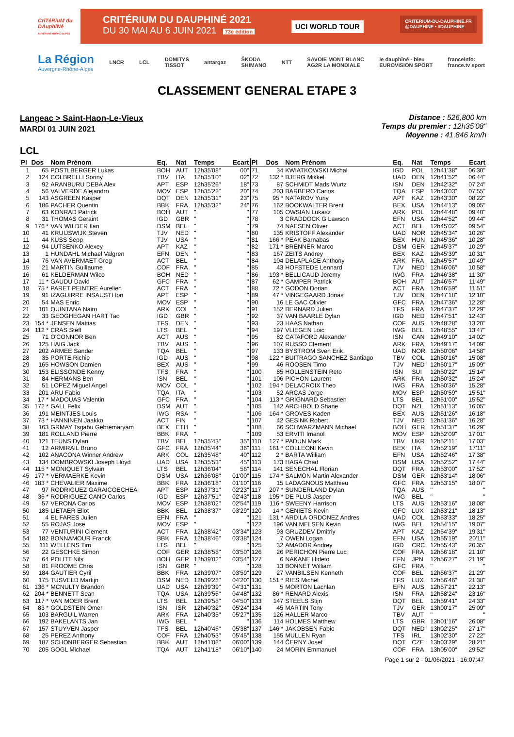CriTéRiuM du DAuphiNé
AUVERGNE-RHÔNE-ALPES
CRITÉRIUM DU DAUPHINÉ 2021
DU 30 MAI AU 6 JUIN 2021 73e édition
UCI WORLD TOUR
CRITERIUM-DU-DAUPHINE.FR
@DAUPHINE • #DAUPHINE
La Région
Auvergne-Rhône-Alpes
LNCR LCL DOMITYS
TISSOT antargaz ŠKODA
SHIMANO NTT SAVOIE MONT BLANC
AG2R LA MONDIALE le dauphiné · bleu
EUROVISION SPORT franceinfo:
france.tv sport
CLASSEMENT GENERAL ETAPE 3
Langeac > Saint-Haon-Le-Vieux
MARDI 01 JUIN 2021
Distance : 526,800 km
Temps du premier : 12h35'08"
Moyenne : 41,846 km/h
LCL
| Pl | Dos | Nom Prénom | Eq. | Nat | Temps | Ecart | Pl | Dos | Nom Prénom | Eq. | Nat | Temps | Ecart |
| --- | --- | --- | --- | --- | --- | --- | --- | --- | --- | --- | --- | --- | --- |
| 1 | 65 | POSTLBERGER Lukas | BOH | AUT | 12h35'08" | 00" | 71 | 34 | KWIATKOWSKI Michal | IGD | POL | 12h41'38" | 06'30" |
| 2 | 124 | COLBRELLI Sonny | TBV | ITA | 12h35'10" | 02" | 72 | 132 * | BJERG Mikkel | UAD | DEN | 12h41'52" | 06'44" |
| 3 | 92 | ARANBURU DEBA Alex | APT | ESP | 12h35'26" | 18" | 73 | 87 | SCHMIDT Mads Wurtz | ISN | DEN | 12h42'32" | 07'24" |
| 4 | 56 | VALVERDE Alejandro | MOV | ESP | 12h35'28" | 20" | 74 | 203 | BARBERO Carlos | TQA | ESP | 12h43'03" | 07'55" |
| 5 | 143 | ASGREEN Kasper | DQT | DEN | 12h35'31" | 23" | 75 | 95 * | NATAROV Yuriy | APT | KAZ | 12h43'30" | 08'22" |
| 6 | 186 | PACHER Quentin | BBK | FRA | 12h35'32" | 24" | 76 | 162 | BOOKWALTER Brent | BEX | USA | 12h44'13" | 09'05" |
| 7 | 63 | KONRAD Patrick | BOH | AUT | '' | '' | 77 | 105 | OWSIAN Lukasz | ARK | POL | 12h44'48" | 09'40" |
| 8 | 31 | THOMAS Geraint | IGD | GBR | '' | '' | 78 | 3 | CRADDOCK G Lawson | EFN | USA | 12h44'52" | 09'44" |
| 9 | 176 * | VAN WILDER Ilan | DSM | BEL | '' | '' | 79 | 74 | NAESEN Oliver | ACT | BEL | 12h45'02" | 09'54" |
| 10 | 41 | KRUIJSWIJK Steven | TJV | NED | '' | '' | 80 | 135 | KRISTOFF Alexander | UAD | NOR | 12h45'34" | 10'26" |
| 11 | 44 | KUSS Sepp | TJV | USA | '' | '' | 81 | 166 * | PEAK Barnabas | BEX | HUN | 12h45'36" | 10'28" |
| 12 | 94 | LUTSENKO Alexey | APT | KAZ | '' | '' | 82 | 171 * | BRENNER Marco | DSM | GER | 12h45'37" | 10'29" |
| 13 | 1 | HUNDAHL Michael Valgren | EFN | DEN | '' | '' | 83 | 167 | ZEITS Andrey | BEX | KAZ | 12h45'39" | 10'31" |
| 14 | 76 | VAN AVERMAET Greg | ACT | BEL | '' | '' | 84 | 104 | DELAPLACE Anthony | ARK | FRA | 12h45'57" | 10'49" |
| 15 | 21 | MARTIN Guillaume | COF | FRA | '' | '' | 85 | 43 | HOFSTEDE Lennard | TJV | NED | 12h46'06" | 10'58" |
| 16 | 61 | KELDERMAN Wilco | BOH | NED | '' | '' | 86 | 193 * | BELLICAUD Jeremy | IWG | FRA | 12h46'38" | 11'30" |
| 17 | 11 * | GAUDU David | GFC | FRA | '' | '' | 87 | 62 * | GAMPER Patrick | BOH | AUT | 12h46'57" | 11'49" |
| 18 | 75 * | PARET PEINTRE Aurelien | ACT | FRA | '' | '' | 88 | 72 * | GODON Dorian | ACT | FRA | 12h46'59" | 11'51" |
| 19 | 91 | IZAGUIRRE INSAUSTI Ion | APT | ESP | '' | '' | 89 | 47 * | VINGEGAARD Jonas | TJV | DEN | 12h47'18" | 12'10" |
| 20 | 54 | MAS Enric | MOV | ESP | '' | '' | 90 | 16 | LE GAC Olivier | GFC | FRA | 12h47'36" | 12'28" |
| 21 | 101 | QUINTANA Nairo | ARK | COL | '' | '' | 91 | 152 | BERNARD Julien | TFS | FRA | 12h47'37" | 12'29" |
| 22 | 33 | GEOGHEGAN HART Tao | IGD | GBR | '' | '' | 92 | 37 | VAN BAARLE Dylan | IGD | NED | 12h47'51" | 12'43" |
| 23 | 154 * | JENSEN Mattias | TFS | DEN | '' | '' | 93 | 23 | HAAS Nathan | COF | AUS | 12h48'28" | 13'20" |
| 24 | 112 * | CRAS Steff | LTS | BEL | '' | '' | 94 | 197 | VLIEGEN Loic | IWG | BEL | 12h48'55" | 13'47" |
| 25 | 71 | O'CONNOR Ben | ACT | AUS | '' | '' | 95 | 82 | CATAFORD Alexander | ISN | CAN | 12h49'10" | 14'02" |
| 26 | 125 | HAIG Jack | TBV | AUS | '' | '' | 96 | 107 | RUSSO Clement | ARK | FRA | 12h49'17" | 14'09" |
| 27 | 202 | ARMEE Sander | TQA | BEL | '' | '' | 97 | 133 | BYSTROM Sven Erik | UAD | NOR | 12h50'06" | 14'58" |
| 28 | 35 | PORTE Richie | IGD | AUS | '' | '' | 98 | 122 * | BUITRAGO SANCHEZ Santiago | TBV | COL | 12h50'16" | 15'08" |
| 29 | 165 | HOWSON Damien | BEX | AUS | '' | '' | 99 | 46 | ROOSEN Timo | TJV | NED | 12h50'17" | 15'09" |
| 30 | 153 | ELISSONDE Kenny | TFS | FRA | '' | '' | 100 | 85 | HOLLENSTEIN Reto | ISN | SUI | 12h50'22" | 15'14" |
| 31 | 84 | HERMANS Ben | ISN | BEL | '' | '' | 101 | 106 | PICHON Laurent | ARK | FRA | 12h50'32" | 15'24" |
| 32 | 51 | LOPEZ Miguel Angel | MOV | COL | '' | '' | 102 | 194 * | DELACROIX Theo | IWG | FRA | 12h50'36" | 15'28" |
| 33 | 201 | ARU Fabio | TQA | ITA | '' | '' | 103 | 52 | ARCAS Jorge | MOV | ESP | 12h50'59" | 15'51" |
| 34 | 17 * | MADOUAS Valentin | GFC | FRA | '' | '' | 104 | 113 * | GRIGNARD Sebastien | LTS | BEL | 12h51'00" | 15'52" |
| 35 | 172 * | GALL Felix | DSM | AUT | '' | '' | 105 | 142 | ARCHBOLD Shane | DQT | NZL | 12h51'13" | 16'05" |
| 36 | 191 | MEINTJES Louis | IWG | RSA | '' | '' | 106 | 164 * | GROVES Kaden | BEX | AUS | 12h51'26" | 16'18" |
| 37 | 73 * | HANNINEN Jaakko | ACT | FIN | '' | '' | 107 | 42 | GESINK Robert | TJV | NED | 12h51'36" | 16'28" |
| 38 | 163 | GRMAY Tsgabu Gebremaryam | BEX | ETH | '' | '' | 108 | 66 | SCHWARZMANN Michael | BOH | GER | 12h51'37" | 16'29" |
| 39 | 181 | ROLLAND Pierre | BBK | FRA | '' | '' | 109 | 53 | ERVITI Imanol | MOV | ESP | 12h52'09" | 17'01" |
| 40 | 121 | TEUNS Dylan | TBV | BEL | 12h35'43" | 35" | 110 | 127 * | PADUN Mark | TBV | UKR | 12h52'11" | 17'03" |
| 41 | 12 | ARMIRAIL Bruno | GFC | FRA | 12h35'44" | 36" | 111 | 161 * | COLLEONI Kevin | BEX | ITA | 12h52'19" | 17'11" |
| 42 | 102 | ANACONA Winner Andrew | ARK | COL | 12h35'48" | 40" | 112 | 2 * | BARTA William | EFN | USA | 12h52'46" | 17'38" |
| 43 | 134 | DOMBROWSKI Joseph Lloyd | UAD | USA | 12h35'53" | 45" | 113 | 173 | HAGA Chad | DSM | USA | 12h52'52" | 17'44" |
| 44 | 115 * | MONIQUET Sylvain | LTS | BEL | 12h36'04" | 56" | 114 | 141 | SENECHAL Florian | DQT | FRA | 12h53'00" | 17'52" |
| 45 | 177 * | VERMAERKE Kevin | DSM | USA | 12h36'08" | 01'00" | 115 | 174 * | SALMON Martin Alexander | DSM | GER | 12h53'14" | 18'06" |
| 46 | 183 * | CHEVALIER Maxime | BBK | FRA | 12h36'18" | 01'10" | 116 | 15 | LADAGNOUS Matthieu | GFC | FRA | 12h53'15" | 18'07" |
| 47 | 97 | RODRIGUEZ GARAICOECHEA | APT | ESP | 12h37'31" | 02'23" | 117 | 207 * | SUNDERLAND Dylan | TQA | AUS | '' | '' |
| 48 | 36 * | RODRIGUEZ CANO Carlos | IGD | ESP | 12h37'51" | 02'43" | 118 | 195 * | DE PLUS Jasper | IWG | BEL | '' | '' |
| 49 | 57 | VERONA Carlos | MOV | ESP | 12h38'02" | 02'54" | 119 | 116 * | SWEENY Harrison | LTS | AUS | 12h53'16" | 18'08" |
| 50 | 185 | LIETAER Eliot | BBK | BEL | 12h38'37" | 03'29" | 120 | 14 * | GENIETS Kevin | GFC | LUX | 12h53'21" | 18'13" |
| 51 | 4 | EL FARES Julien | EFN | FRA | '' | '' | 121 | 131 * | ARDILA ORDONEZ Andres | UAD | COL | 12h53'33" | 18'25" |
| 52 | 55 | ROJAS Jose | MOV | ESP | '' | '' | 122 | 196 | VAN MELSEN Kevin | IWG | BEL | 12h54'15" | 19'07" |
| 53 | 77 | VENTURINI Clement | ACT | FRA | 12h38'42" | 03'34" | 123 | 93 | GRUZDEV Dmitriy | APT | KAZ | 12h54'39" | 19'31" |
| 54 | 182 | BONNAMOUR Franck | BBK | FRA | 12h38'46" | 03'38" | 124 | 7 | OWEN Logan | EFN | USA | 12h55'19" | 20'11" |
| 55 | 111 | WELLENS Tim | LTS | BEL | '' | '' | 125 | 32 | AMADOR Andrey | IGD | CRC | 12h55'43" | 20'35" |
| 56 | 22 | GESCHKE Simon | COF | GER | 12h38'58" | 03'50" | 126 | 26 | PERICHON Pierre Luc | COF | FRA | 12h56'18" | 21'10" |
| 57 | 64 | POLITT Nils | BOH | GER | 12h39'02" | 03'54" | 127 | 6 | NAKANE Hideto | EFN | JPN | 12h56'27" | 21'19" |
| 58 | 81 | FROOME Chris | ISN | GBR | '' | '' | 128 | 13 | BONNET William | GFC | FRA | '' | '' |
| 59 | 184 | GAUTIER Cyril | BBK | FRA | 12h39'07" | 03'59" | 129 | 27 | VANBILSEN Kenneth | COF | BEL | 12h56'37" | 21'29" |
| 60 | 175 | TUSVELD Martijn | DSM | NED | 12h39'28" | 04'20" | 130 | 151 * | RIES Michel | TFS | LUX | 12h56'46" | 21'38" |
| 61 | 136 * | MCNULTY Brandon | UAD | USA | 12h39'39" | 04'31" | 131 | 5 | MORTON Lachlan | EFN | AUS | 12h57'21" | 22'13" |
| 62 | 204 * | BENNETT Sean | TQA | USA | 12h39'56" | 04'48" | 132 | 86 * | RENARD Alexis | ISN | FRA | 12h58'24" | 23'16" |
| 63 | 117 * | VAN MOER Brent | LTS | BEL | 12h39'58" | 04'50" | 133 | 147 | STEELS Stijn | DQT | BEL | 12h59'41" | 24'33" |
| 64 | 83 * | GOLDSTEIN Omer | ISN | ISR | 12h40'32" | 05'24" | 134 | 45 | MARTIN Tony | TJV | GER | 13h00'17" | 25'09" |
| 65 | 103 | BARGUIL Warren | ARK | FRA | 12h40'35" | 05'27" | 135 | 126 | HALLER Marco | TBV | AUT | '' | '' |
| 66 | 192 | BAKELANTS Jan | IWG | BEL | '' | '' | 136 | 114 | HOLMES Matthew | LTS | GBR | 13h01'16" | 26'08" |
| 67 | 157 | STUYVEN Jasper | TFS | BEL | 12h40'46" | 05'38" | 137 | 146 * | JAKOBSEN Fabio | DQT | NED | 13h02'25" | 27'17" |
| 68 | 25 | PEREZ Anthony | COF | FRA | 12h40'53" | 05'45" | 138 | 155 | MULLEN Ryan | TFS | IRL | 13h02'30" | 27'22" |
| 69 | 187 | SCHONBERGER Sebastian | BBK | AUT | 12h41'08" | 06'00" | 139 | 144 | ČERNY Josef | DQT | CZE | 13h03'29" | 28'21" |
| 70 | 205 | GOGL Michael | TQA | AUT | 12h41'18" | 06'10" | 140 | 24 | MORIN Emmanuel | COF | FRA | 13h05'00" | 29'52" |
Page 1 sur 2 - 01/06/2021 - 16:07:47